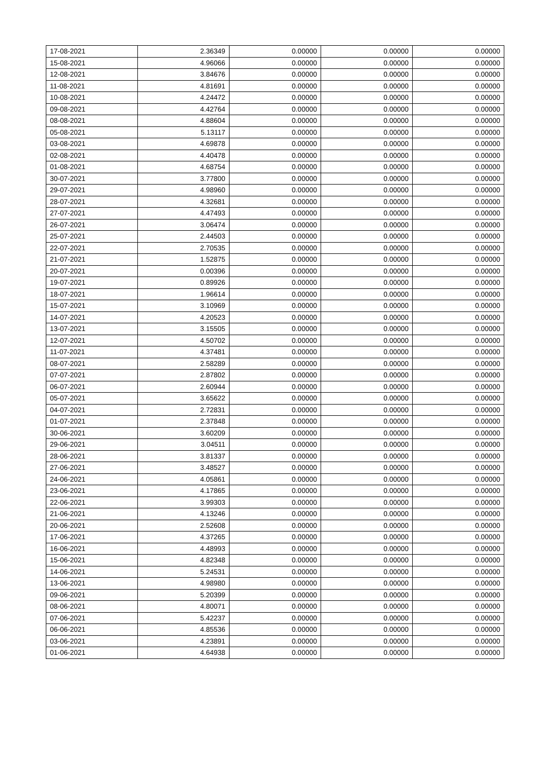| 17-08-2021 | 2.36349 | 0.00000 | 0.00000 | 0.00000 |
| 15-08-2021 | 4.96066 | 0.00000 | 0.00000 | 0.00000 |
| 12-08-2021 | 3.84676 | 0.00000 | 0.00000 | 0.00000 |
| 11-08-2021 | 4.81691 | 0.00000 | 0.00000 | 0.00000 |
| 10-08-2021 | 4.24472 | 0.00000 | 0.00000 | 0.00000 |
| 09-08-2021 | 4.42764 | 0.00000 | 0.00000 | 0.00000 |
| 08-08-2021 | 4.88604 | 0.00000 | 0.00000 | 0.00000 |
| 05-08-2021 | 5.13117 | 0.00000 | 0.00000 | 0.00000 |
| 03-08-2021 | 4.69878 | 0.00000 | 0.00000 | 0.00000 |
| 02-08-2021 | 4.40478 | 0.00000 | 0.00000 | 0.00000 |
| 01-08-2021 | 4.68754 | 0.00000 | 0.00000 | 0.00000 |
| 30-07-2021 | 3.77800 | 0.00000 | 0.00000 | 0.00000 |
| 29-07-2021 | 4.98960 | 0.00000 | 0.00000 | 0.00000 |
| 28-07-2021 | 4.32681 | 0.00000 | 0.00000 | 0.00000 |
| 27-07-2021 | 4.47493 | 0.00000 | 0.00000 | 0.00000 |
| 26-07-2021 | 3.06474 | 0.00000 | 0.00000 | 0.00000 |
| 25-07-2021 | 2.44503 | 0.00000 | 0.00000 | 0.00000 |
| 22-07-2021 | 2.70535 | 0.00000 | 0.00000 | 0.00000 |
| 21-07-2021 | 1.52875 | 0.00000 | 0.00000 | 0.00000 |
| 20-07-2021 | 0.00396 | 0.00000 | 0.00000 | 0.00000 |
| 19-07-2021 | 0.89926 | 0.00000 | 0.00000 | 0.00000 |
| 18-07-2021 | 1.96614 | 0.00000 | 0.00000 | 0.00000 |
| 15-07-2021 | 3.10969 | 0.00000 | 0.00000 | 0.00000 |
| 14-07-2021 | 4.20523 | 0.00000 | 0.00000 | 0.00000 |
| 13-07-2021 | 3.15505 | 0.00000 | 0.00000 | 0.00000 |
| 12-07-2021 | 4.50702 | 0.00000 | 0.00000 | 0.00000 |
| 11-07-2021 | 4.37481 | 0.00000 | 0.00000 | 0.00000 |
| 08-07-2021 | 2.58289 | 0.00000 | 0.00000 | 0.00000 |
| 07-07-2021 | 2.87802 | 0.00000 | 0.00000 | 0.00000 |
| 06-07-2021 | 2.60944 | 0.00000 | 0.00000 | 0.00000 |
| 05-07-2021 | 3.65622 | 0.00000 | 0.00000 | 0.00000 |
| 04-07-2021 | 2.72831 | 0.00000 | 0.00000 | 0.00000 |
| 01-07-2021 | 2.37848 | 0.00000 | 0.00000 | 0.00000 |
| 30-06-2021 | 3.60209 | 0.00000 | 0.00000 | 0.00000 |
| 29-06-2021 | 3.04511 | 0.00000 | 0.00000 | 0.00000 |
| 28-06-2021 | 3.81337 | 0.00000 | 0.00000 | 0.00000 |
| 27-06-2021 | 3.48527 | 0.00000 | 0.00000 | 0.00000 |
| 24-06-2021 | 4.05861 | 0.00000 | 0.00000 | 0.00000 |
| 23-06-2021 | 4.17865 | 0.00000 | 0.00000 | 0.00000 |
| 22-06-2021 | 3.99303 | 0.00000 | 0.00000 | 0.00000 |
| 21-06-2021 | 4.13246 | 0.00000 | 0.00000 | 0.00000 |
| 20-06-2021 | 2.52608 | 0.00000 | 0.00000 | 0.00000 |
| 17-06-2021 | 4.37265 | 0.00000 | 0.00000 | 0.00000 |
| 16-06-2021 | 4.48993 | 0.00000 | 0.00000 | 0.00000 |
| 15-06-2021 | 4.82348 | 0.00000 | 0.00000 | 0.00000 |
| 14-06-2021 | 5.24531 | 0.00000 | 0.00000 | 0.00000 |
| 13-06-2021 | 4.98980 | 0.00000 | 0.00000 | 0.00000 |
| 09-06-2021 | 5.20399 | 0.00000 | 0.00000 | 0.00000 |
| 08-06-2021 | 4.80071 | 0.00000 | 0.00000 | 0.00000 |
| 07-06-2021 | 5.42237 | 0.00000 | 0.00000 | 0.00000 |
| 06-06-2021 | 4.85536 | 0.00000 | 0.00000 | 0.00000 |
| 03-06-2021 | 4.23891 | 0.00000 | 0.00000 | 0.00000 |
| 01-06-2021 | 4.64938 | 0.00000 | 0.00000 | 0.00000 |